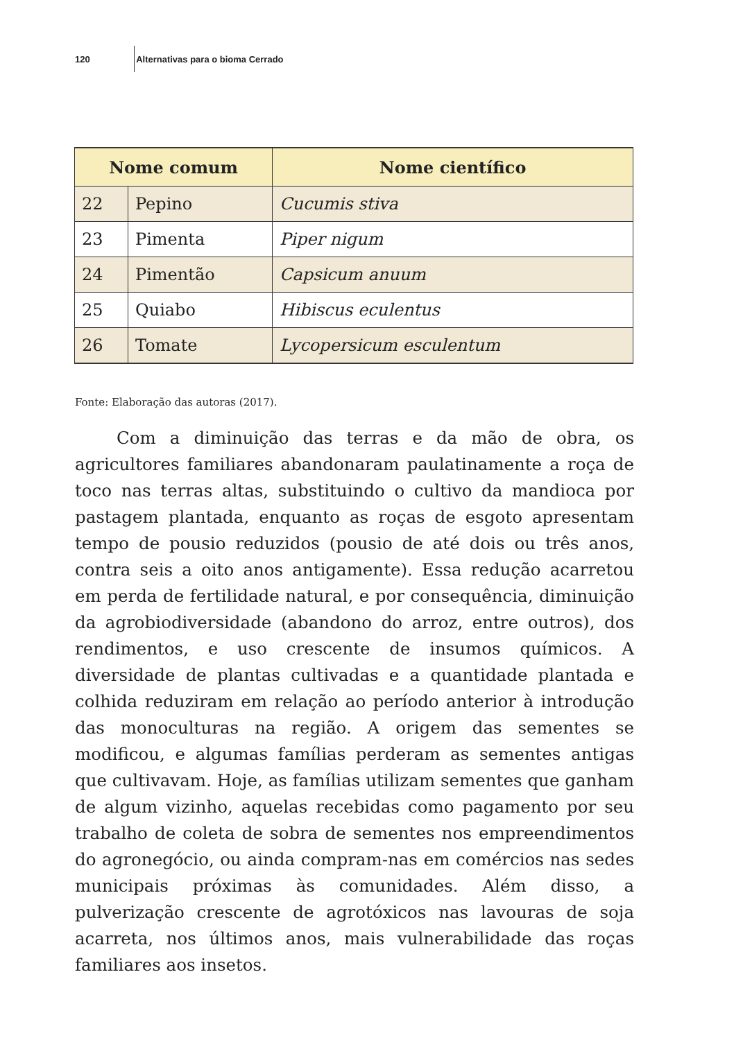120 Alternativas para o bioma Cerrado
| Nome comum | | Nome científico |
| --- | --- | --- |
| 22 | Pepino | Cucumis stiva |
| 23 | Pimenta | Piper nigum |
| 24 | Pimentão | Capsicum anuum |
| 25 | Quiabo | Hibiscus eculentus |
| 26 | Tomate | Lycopersicum esculentum |
Fonte: Elaboração das autoras (2017).
Com a diminuição das terras e da mão de obra, os agricultores familiares abandonaram paulatinamente a roça de toco nas terras altas, substituindo o cultivo da mandioca por pastagem plantada, enquanto as roças de esgoto apresentam tempo de pousio reduzidos (pousio de até dois ou três anos, contra seis a oito anos antigamente). Essa redução acarretou em perda de fertilidade natural, e por consequência, diminuição da agrobiodiversidade (abandono do arroz, entre outros), dos rendimentos, e uso crescente de insumos químicos. A diversidade de plantas cultivadas e a quantidade plantada e colhida reduziram em relação ao período anterior à introdução das monoculturas na região. A origem das sementes se modificou, e algumas famílias perderam as sementes antigas que cultivavam. Hoje, as famílias utilizam sementes que ganham de algum vizinho, aquelas recebidas como pagamento por seu trabalho de coleta de sobra de sementes nos empreendimentos do agronegócio, ou ainda compram-nas em comércios nas sedes municipais próximas às comunidades. Além disso, a pulverização crescente de agrotóxicos nas lavouras de soja acarreta, nos últimos anos, mais vulnerabilidade das roças familiares aos insetos.